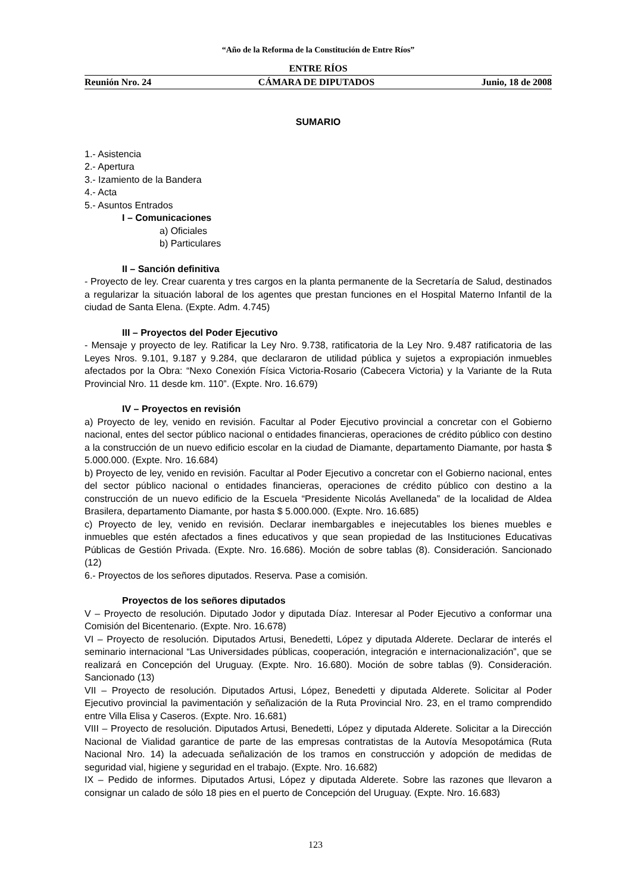“Año de la Reforma de la Constitución de Entre Ríos”
ENTRE RÍOS
Reunión Nro. 24 CÁMARA DE DIPUTADOS Junio, 18 de 2008
SUMARIO
1.- Asistencia
2.- Apertura
3.- Izamiento de la Bandera
4.- Acta
5.- Asuntos Entrados
I – Comunicaciones
a) Oficiales
b) Particulares
II – Sanción definitiva
- Proyecto de ley. Crear cuarenta y tres cargos en la planta permanente de la Secretaría de Salud, destinados a regularizar la situación laboral de los agentes que prestan funciones en el Hospital Materno Infantil de la ciudad de Santa Elena. (Expte. Adm. 4.745)
III – Proyectos del Poder Ejecutivo
- Mensaje y proyecto de ley. Ratificar la Ley Nro. 9.738, ratificatoria de la Ley Nro. 9.487 ratificatoria de las Leyes Nros. 9.101, 9.187 y 9.284, que declararon de utilidad pública y sujetos a expropiación inmuebles afectados por la Obra: “Nexo Conexión Física Victoria-Rosario (Cabecera Victoria) y la Variante de la Ruta Provincial Nro. 11 desde km. 110”. (Expte. Nro. 16.679)
IV – Proyectos en revisión
a) Proyecto de ley, venido en revisión. Facultar al Poder Ejecutivo provincial a concretar con el Gobierno nacional, entes del sector público nacional o entidades financieras, operaciones de crédito público con destino a la construcción de un nuevo edificio escolar en la ciudad de Diamante, departamento Diamante, por hasta $ 5.000.000. (Expte. Nro. 16.684)
b) Proyecto de ley, venido en revisión. Facultar al Poder Ejecutivo a concretar con el Gobierno nacional, entes del sector público nacional o entidades financieras, operaciones de crédito público con destino a la construcción de un nuevo edificio de la Escuela “Presidente Nicolás Avellaneda” de la localidad de Aldea Brasilera, departamento Diamante, por hasta $ 5.000.000. (Expte. Nro. 16.685)
c) Proyecto de ley, venido en revisión. Declarar inembargables e inejecutables los bienes muebles e inmuebles que estén afectados a fines educativos y que sean propiedad de las Instituciones Educativas Públicas de Gestión Privada. (Expte. Nro. 16.686). Moción de sobre tablas (8). Consideración. Sancionado (12)
6.- Proyectos de los señores diputados. Reserva. Pase a comisión.
Proyectos de los señores diputados
V – Proyecto de resolución. Diputado Jodor y diputada Díaz. Interesar al Poder Ejecutivo a conformar una Comisión del Bicentenario. (Expte. Nro. 16.678)
VI – Proyecto de resolución. Diputados Artusi, Benedetti, López y diputada Alderete. Declarar de interés el seminario internacional “Las Universidades públicas, cooperación, integración e internacionalización”, que se realizará en Concepción del Uruguay. (Expte. Nro. 16.680). Moción de sobre tablas (9). Consideración. Sancionado (13)
VII – Proyecto de resolución. Diputados Artusi, López, Benedetti y diputada Alderete. Solicitar al Poder Ejecutivo provincial la pavimentación y señalización de la Ruta Provincial Nro. 23, en el tramo comprendido entre Villa Elisa y Caseros. (Expte. Nro. 16.681)
VIII – Proyecto de resolución. Diputados Artusi, Benedetti, López y diputada Alderete. Solicitar a la Dirección Nacional de Vialidad garantice de parte de las empresas contratistas de la Autovía Mesopotámica (Ruta Nacional Nro. 14) la adecuada señalización de los tramos en construcción y adopción de medidas de seguridad vial, higiene y seguridad en el trabajo. (Expte. Nro. 16.682)
IX – Pedido de informes. Diputados Artusi, López y diputada Alderete. Sobre las razones que llevaron a consignar un calado de sólo 18 pies en el puerto de Concepción del Uruguay. (Expte. Nro. 16.683)
123